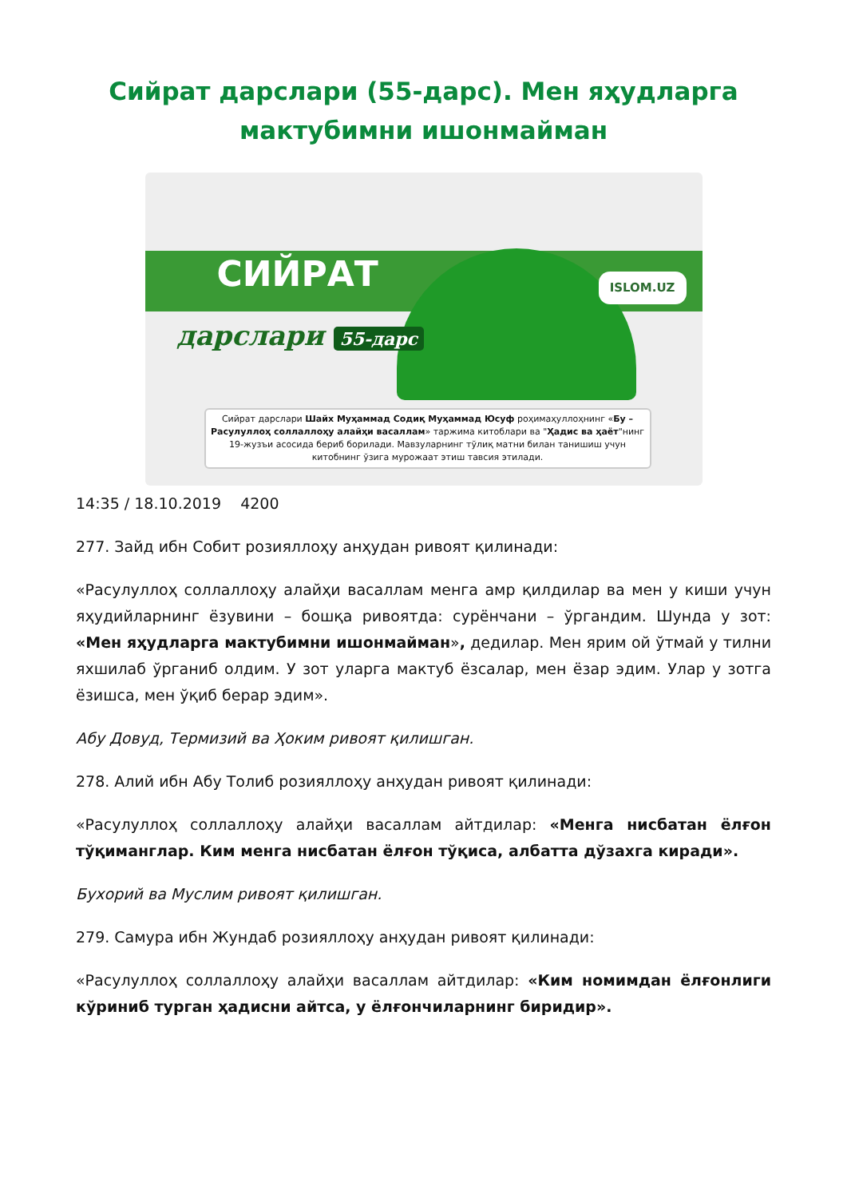Сийрат дарслари (55-дарс). Мен яҳудларга мактубимни ишонмайман
СИЙРАТ
дарслари 55-дарс
ISLOM.UZ
Сийрат дарслари Шайх Муҳаммад Содиқ Муҳаммад Юсуф роҳимаҳуллоҳнинг «Бу – Расулуллоҳ соллаллоҳу алайҳи васаллам» таржима китоблари ва "Ҳадис ва ҳаёт"нинг 19-жузъи асосида бериб борилади. Мавзуларнинг тўлиқ матни билан танишиш учун китобнинг ўзига мурожаат этиш тавсия этилади.
14:35 / 18.10.2019 4200
277. Зайд ибн Собит розияллоҳу анҳудан ривоят қилинади:
«Расулуллоҳ соллаллоҳу алайҳи васаллам менга амр қилдилар ва мен у киши учун яҳудийларнинг ёзувини – бошқа ривоятда: сурёнчани – ўргандим. Шунда у зот: «Мен яҳудларга мактубимни ишонмайман», дедилар. Мен ярим ой ўтмай у тилни яхшилаб ўрганиб олдим. У зот уларга мактуб ёзсалар, мен ёзар эдим. Улар у зотга ёзишса, мен ўқиб берар эдим».
Абу Довуд, Термизий ва Ҳоким ривоят қилишган.
278. Алий ибн Абу Толиб розияллоҳу анҳудан ривоят қилинади:
«Расулуллоҳ соллаллоҳу алайҳи васаллам айтдилар: «Менга нисбатан ёлғон тўқиманглар. Ким менга нисбатан ёлғон тўқиса, албатта дўзахга киради».
Бухорий ва Муслим ривоят қилишган.
279. Самура ибн Жундаб розияллоҳу анҳудан ривоят қилинади:
«Расулуллоҳ соллаллоҳу алайҳи васаллам айтдилар: «Ким номимдан ёлғонлиги кўриниб турган ҳадисни айтса, у ёлғончиларнинг биридир».